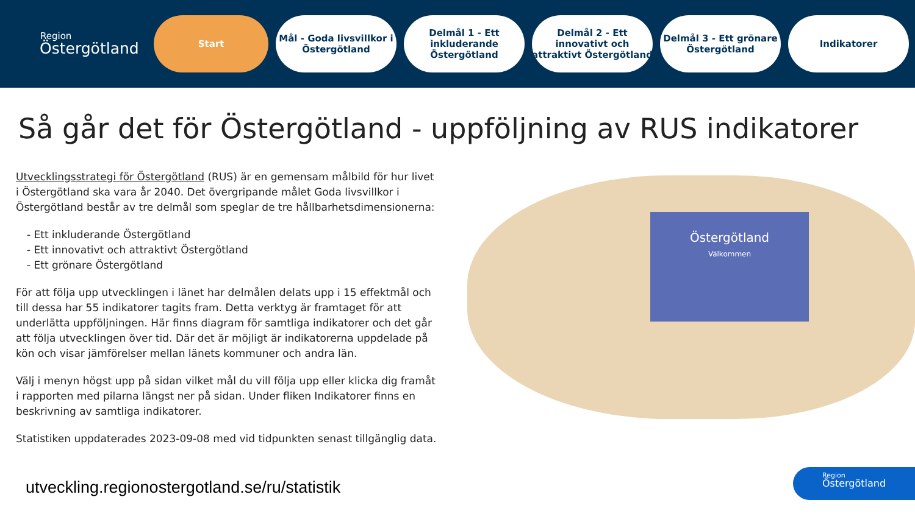Region
Östergötland
Start
Mål - Goda livsvillkor i Östergötland
Delmål 1 - Ett inkluderande Östergötland
Delmål 2 - Ett innovativt och attraktivt Östergötland
Delmål 3 - Ett grönare Östergötland
Indikatorer
Så går det för Östergötland - uppföljning av RUS indikatorer
Utvecklingsstrategi för Östergötland (RUS) är en gemensam målbild för hur livet i Östergötland ska vara år 2040. Det övergripande målet Goda livsvillkor i Östergötland består av tre delmål som speglar de tre hållbarhetsdimensionerna:
- Ett inkluderande Östergötland
- Ett innovativt och attraktivt Östergötland
- Ett grönare Östergötland
För att följa upp utvecklingen i länet har delmålen delats upp i 15 effektmål och till dessa har 55 indikatorer tagits fram. Detta verktyg är framtaget för att underlätta uppföljningen. Här finns diagram för samtliga indikatorer och det går att följa utvecklingen över tid. Där det är möjligt är indikatorerna uppdelade på kön och visar jämförelser mellan länets kommuner och andra län.
Välj i menyn högst upp på sidan vilket mål du vill följa upp eller klicka dig framåt i rapporten med pilarna längst ner på sidan. Under fliken Indikatorer finns en beskrivning av samtliga indikatorer.
Statistiken uppdaterades 2023-09-08 med vid tidpunkten senast tillgänglig data.
Östergötland
Välkommen
utveckling.regionostergotland.se/ru/statistik
Region
Östergötland